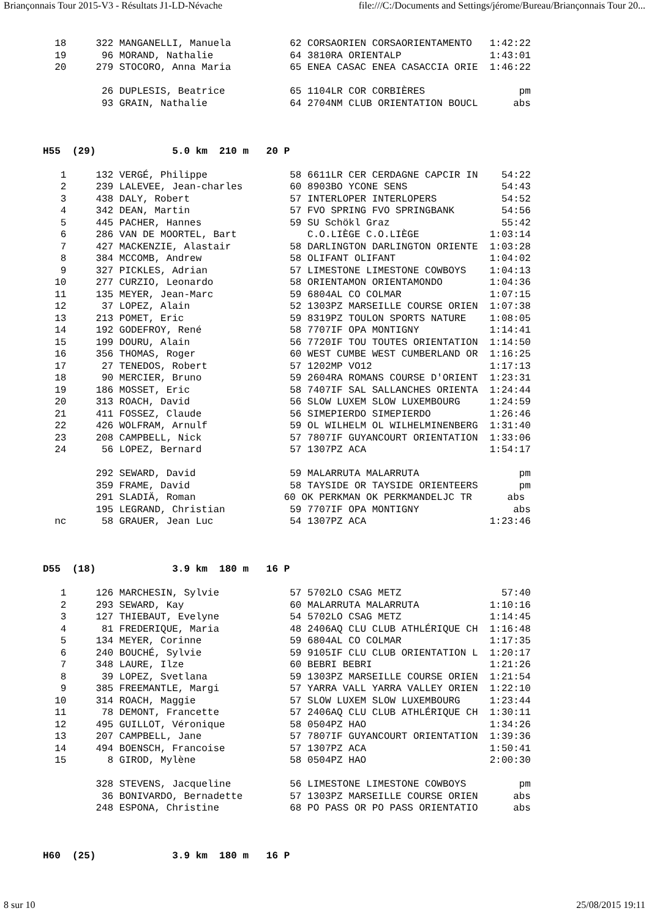Briançonnais Tour 2015-V3 - Résultats J1-LD-Névache file:///C:/Documents and Settings/jérome/Bureau/Briançonnais Tour 20...
  18     322 MANGANELLI, Manuela          62 CORSAORIEN CORSAORIENTAMENTO   1:42:22
  19      96 MORAND, Nathalie             64 3810RA ORIENTALP               1:43:01
  20     279 STOCORO, Anna Maria          65 ENEA CASAC ENEA CASACCIA ORIE  1:46:22

          26 DUPLESIS, Beatrice           65 1104LR COR CORBIÈRES                pm
          93 GRAIN, Nathalie              64 2704NM CLUB ORIENTATION BOUCL      abs



H55  (29)             5.0 km  210 m   20 P

   1     132 VERGÉ, Philippe              58 6611LR CER CERDAGNE CAPCIR IN    54:22
   2     239 LALEVEE, Jean-charles        60 8903BO YCONE SENS                54:43
   3     438 DALY, Robert                 57 INTERLOPER INTERLOPERS           54:52
   4     342 DEAN, Martin                 57 FVO SPRING FVO SPRINGBANK        54:56
   5     445 PACHER, Hannes               59 SU Schökl Graz                   55:42
   6     286 VAN DE MOORTEL, Bart            C.O.LIÈGE C.O.LIÈGE            1:03:14
   7     427 MACKENZIE, Alastair          58 DARLINGTON DARLINGTON ORIENTE  1:03:28
   8     384 MCCOMB, Andrew               58 OLIFANT OLIFANT                1:04:02
   9     327 PICKLES, Adrian              57 LIMESTONE LIMESTONE COWBOYS    1:04:13
  10     277 CURZIO, Leonardo             58 ORIENTAMON ORIENTAMONDO        1:04:36
  11     135 MEYER, Jean-Marc             59 6804AL CO COLMAR               1:07:15
  12      37 LOPEZ, Alain                 52 1303PZ MARSEILLE COURSE ORIEN  1:07:38
  13     213 POMET, Eric                  59 8319PZ TOULON SPORTS NATURE    1:08:05
  14     192 GODEFROY, René               58 7707IF OPA MONTIGNY            1:14:41
  15     199 DOURU, Alain                 56 7720IF TOU TOUTES ORIENTATION  1:14:50
  16     356 THOMAS, Roger                60 WEST CUMBE WEST CUMBERLAND OR  1:16:25
  17      27 TENEDOS, Robert              57 1202MP VO12                    1:17:13
  18      90 MERCIER, Bruno               59 2604RA ROMANS COURSE D'ORIENT  1:23:31
  19     186 MOSSET, Eric                 58 7407IF SAL SALLANCHES ORIENTA  1:24:44
  20     313 ROACH, David                 56 SLOW LUXEM SLOW LUXEMBOURG     1:24:59
  21     411 FOSSEZ, Claude               56 SIMEPIERDO SIMEPIERDO          1:26:46
  22     426 WOLFRAM, Arnulf              59 OL WILHELM OL WILHELMINENBERG  1:31:40
  23     208 CAMPBELL, Nick               57 7807IF GUYANCOURT ORIENTATION  1:33:06
  24      56 LOPEZ, Bernard               57 1307PZ ACA                     1:54:17

         292 SEWARD, David                59 MALARRUTA MALARRUTA                 pm
         359 FRAME, David                 58 TAYSIDE OR TAYSIDE ORIENTEERS       pm
         291 SLADIÄ, Roman               60 OK PERKMAN OK PERKMANDELJC TR      abs
         195 LEGRAND, Christian           59 7707IF OPA MONTIGNY                abs
  nc      58 GRAUER, Jean Luc             54 1307PZ ACA                     1:23:46



D55  (18)             3.9 km  180 m   16 P

   1     126 MARCHESIN, Sylvie            57 5702LO CSAG METZ                 57:40
   2     293 SEWARD, Kay                  60 MALARRUTA MALARRUTA            1:10:16
   3     127 THIEBAUT, Evelyne            54 5702LO CSAG METZ               1:14:45
   4      81 FREDERIQUE, Maria            48 2406AQ CLU CLUB ATHLÉRIQUE CH  1:16:48
   5     134 MEYER, Corinne               59 6804AL CO COLMAR               1:17:35
   6     240 BOUCHÉ, Sylvie               59 9105IF CLU CLUB ORIENTATION L  1:20:17
   7     348 LAURE, Ilze                  60 BEBRI BEBRI                    1:21:26
   8      39 LOPEZ, Svetlana              59 1303PZ MARSEILLE COURSE ORIEN  1:21:54
   9     385 FREEMANTLE, Margi            57 YARRA VALL YARRA VALLEY ORIEN  1:22:10
  10     314 ROACH, Maggie                57 SLOW LUXEM SLOW LUXEMBOURG     1:23:44
  11      78 DEMONT, Francette            57 2406AQ CLU CLUB ATHLÉRIQUE CH  1:30:11
  12     495 GUILLOT, Véronique           58 0504PZ HAO                     1:34:26
  13     207 CAMPBELL, Jane               57 7807IF GUYANCOURT ORIENTATION  1:39:36
  14     494 BOENSCH, Francoise           57 1307PZ ACA                     1:50:41
  15       8 GIROD, Mylène                58 0504PZ HAO                     2:00:30

         328 STEVENS, Jacqueline          56 LIMESTONE LIMESTONE COWBOYS         pm
          36 BONIVARDO, Bernadette        57 1303PZ MARSEILLE COURSE ORIEN      abs
         248 ESPONA, Christine            68 PO PASS OR PO PASS ORIENTATIO      abs



H60  (25)             3.9 km  180 m   16 P
8 sur 10 25/08/2015 19:11